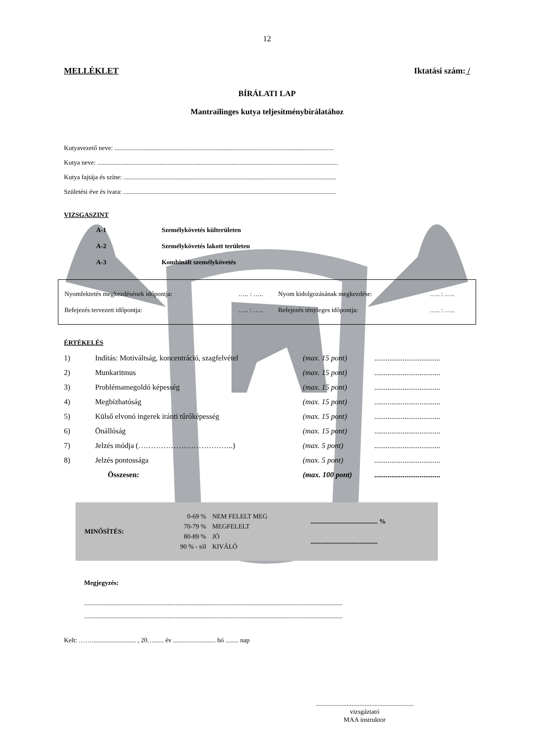12
MELLÉKLET Iktatási szám: /
BÍRÁLATI LAP
Mantrailinges kutya teljesítménybírálatához
Kutyavezető neve: ......................................................................................................................................
Kutya neve: ...................................................................................................................................................
Kutya fajtája és színe: ..................................................................................................................................
Születési éve és ivara: ..................................................................................................................................
VIZSGASZINT
| A-1 | Személykövetés külterületen |
| A-2 | Személykövetés lakott területen |
| A-3 | Kombinált személykövetés |
| Nyomfektetés megkezdésének időpontja: | ….. : ….. | Nyom kidolgozásának megkezdése: | ….. : ….. |
| Befejezés tervezett időpontja: | ….. : ….. | Befejezés tényleges időpontja: | ….. : ….. |
ÉRTÉKELÉS
| 1) | Indítás: Motiváltság, koncentráció, szagfelvétel | (max. 15 pont) | ................................... |
| 2) | Munkaritmus | (max. 15 pont) | ................................... |
| 3) | Problémamegoldó képesség | (max. 15 pont) | ................................... |
| 4) | Megbízhatóság | (max. 15 pont) | ................................... |
| 5) | Külső elvonó ingerek iránti tűrőképesség | (max. 15 pont) | ................................... |
| 6) | Önállóság | (max. 15 pont) | ................................... |
| 7) | Jelzés módja (………………………………..) | (max. 5 pont) | ................................... |
| 8) | Jelzés pontossága | (max. 5 pont) | ................................... |
| | Összesen: | (max. 100 pont) | ................................... |
| MINŐSÍTÉS: | 0-69 % | NEM FELELT MEG | ......................................... % |
| | 70-79 % | MEGFELELT | |
| | 80-89 % | JÓ | ......................................... |
| | 90 % - tól | KIVÁLÓ | |
Megjegyzés:
..............................................................................................................................................................
..............................................................................................................................................................
Kelt: ……........................... , 20…...... év .......................... hó ........ nap
............................................................
vizsgáztató
MAA instruktor